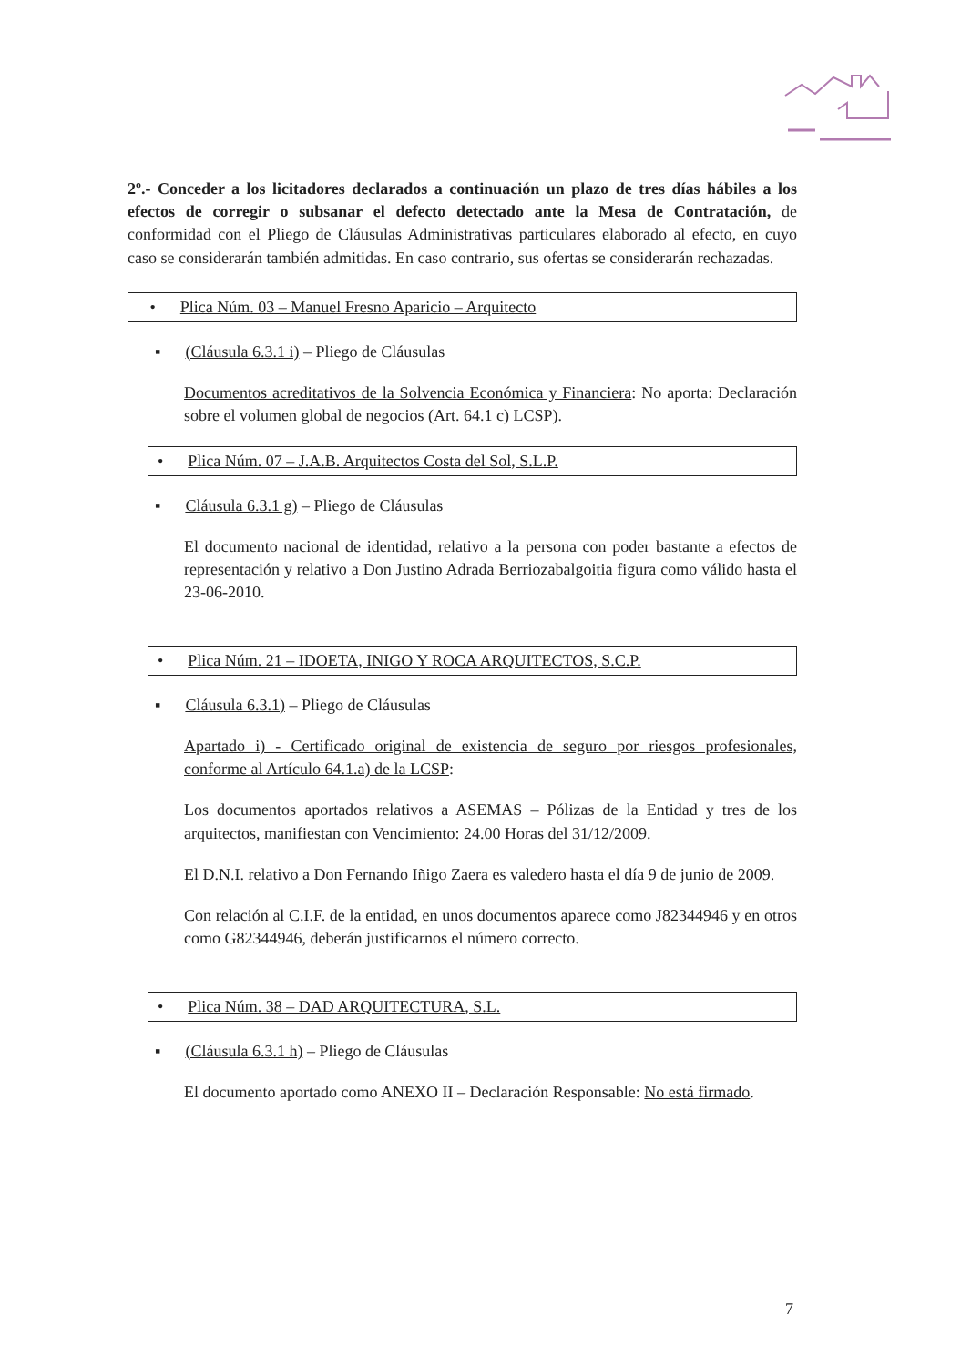2º.- Conceder a los licitadores declarados a continuación un plazo de tres días hábiles a los efectos de corregir o subsanar el defecto detectado ante la Mesa de Contratación, de conformidad con el Pliego de Cláusulas Administrativas particulares elaborado al efecto, en cuyo caso se considerarán también admitidas. En caso contrario, sus ofertas se considerarán rechazadas.
• Plica Núm. 03 – Manuel Fresno Aparicio – Arquitecto
▪ (Cláusula 6.3.1 i) – Pliego de Cláusulas
Documentos acreditativos de la Solvencia Económica y Financiera: No aporta: Declaración sobre el volumen global de negocios (Art. 64.1 c) LCSP).
• Plica Núm. 07 – J.A.B. Arquitectos Costa del Sol, S.L.P.
▪ Cláusula 6.3.1 g) – Pliego de Cláusulas
El documento nacional de identidad, relativo a la persona con poder bastante a efectos de representación y relativo a Don Justino Adrada Berriozabalgoitia figura como válido hasta el 23-06-2010.
• Plica Núm. 21 – IDOETA, INIGO Y ROCA ARQUITECTOS, S.C.P.
▪ Cláusula 6.3.1) – Pliego de Cláusulas
Apartado i) - Certificado original de existencia de seguro por riesgos profesionales, conforme al Artículo 64.1.a) de la LCSP:
Los documentos aportados relativos a ASEMAS – Pólizas de la Entidad y tres de los arquitectos, manifiestan con Vencimiento: 24.00 Horas del 31/12/2009.
El D.N.I. relativo a Don Fernando Iñigo Zaera es valedero hasta el día 9 de junio de 2009.
Con relación al C.I.F. de la entidad, en unos documentos aparece como J82344946 y en otros como G82344946, deberán justificarnos el número correcto.
• Plica Núm. 38 – DAD ARQUITECTURA, S.L.
▪ (Cláusula 6.3.1 h) – Pliego de Cláusulas
El documento aportado como ANEXO II – Declaración Responsable: No está firmado.
7